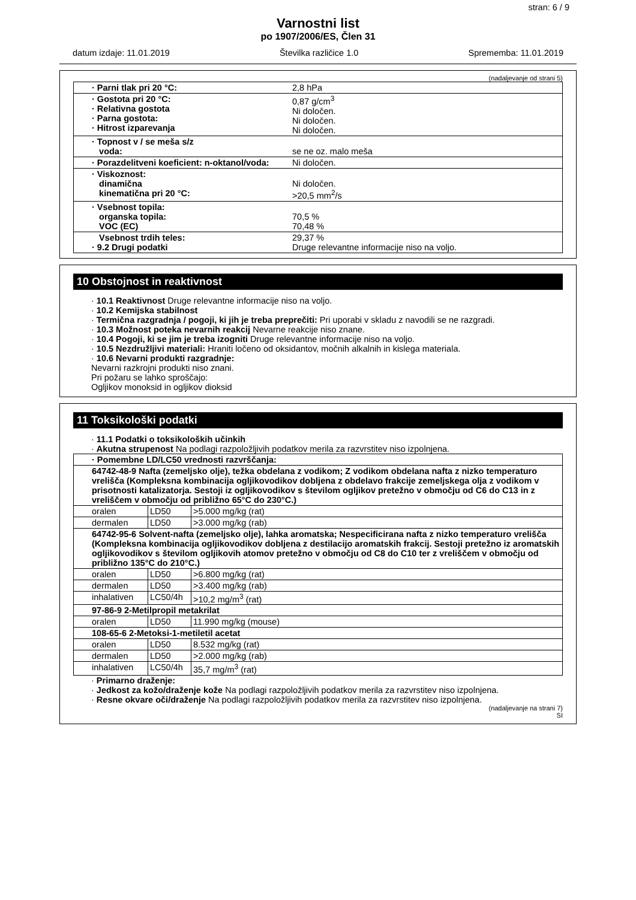stran: 6 / 9
Varnostni list
po 1907/2006/ES, Člen 31
datum izdaje: 11.01.2019 Številka različice 1.0 Sprememba: 11.01.2019
(nadaljevanje od strani 5)
| · Parni tlak pri 20 °C: | 2,8 hPa |
| · Gostota pri 20 °C: · Relativna gostota · Parna gostota: · Hitrost izparevanja | 0,87 g/cm<sup>3</sup> Ni določen. Ni določen. Ni določen. |
| · Topnost v / se meša s/z voda: | se ne oz. malo meša |
| · Porazdelitveni koeficient: n-oktanol/voda: | Ni določen. |
| · Viskoznost: dinamična kinematična pri 20 °C: | Ni določen. >20,5 mm<sup>2</sup>/s |
| · Vsebnost topila: organska topila: VOC (EC) | 70,5 % 70,48 % |
| Vsebnost trdih teles: · 9.2 Drugi podatki | 29,37 % Druge relevantne informacije niso na voljo. |
10 Obstojnost in reaktivnost
· 10.1 Reaktivnost Druge relevantne informacije niso na voljo.
· 10.2 Kemijska stabilnost
· Termična razgradnja / pogoji, ki jih je treba preprečiti: Pri uporabi v skladu z navodili se ne razgradi.
· 10.3 Možnost poteka nevarnih reakcij Nevarne reakcije niso znane.
· 10.4 Pogoji, ki se jim je treba izogniti Druge relevantne informacije niso na voljo.
· 10.5 Nezdružljivi materiali: Hraniti ločeno od oksidantov, močnih alkalnih in kislega materiala.
· 10.6 Nevarni produkti razgradnje:
Nevarni razkrojni produkti niso znani.
Pri požaru se lahko sproščajo:
Ogljikov monoksid in ogljikov dioksid
11 Toksikološki podatki
· 11.1 Podatki o toksikoloških učinkih
· Akutna strupenost Na podlagi razpoložljivih podatkov merila za razvrstitev niso izpolnjena.
| · Pomembne LD/LC50 vrednosti razvrščanja: | | |
| --- | --- | --- |
| 64742-48-9 Nafta (zemeljsko olje), težka obdelana z vodikom; Z vodikom obdelana nafta z nizko temperaturo vrelišča (Kompleksna kombinacija ogljikovodikov dobljena z obdelavo frakcije zemeljskega olja z vodikom v prisotnosti katalizatorja. Sestoji iz ogljikovodikov s številom ogljikov pretežno v območju od C6 do C13 in z vreliščem v območju od približno 65°C do 230°C.) | | |
| oralen | LD50 | >5.000 mg/kg (rat) |
| dermalen | LD50 | >3.000 mg/kg (rab) |
| 64742-95-6 Solvent-nafta (zemeljsko olje), lahka aromatska; Nespecificirana nafta z nizko temperaturo vrelišča (Kompleksna kombinacija ogljikovodikov dobljena z destilacijo aromatskih frakcij. Sestoji pretežno iz aromatskih ogljikovodikov s številom ogljikovih atomov pretežno v območju od C8 do C10 ter z vreliščem v območju od približno 135°C do 210°C.) | | |
| oralen | LD50 | >6.800 mg/kg (rat) |
| dermalen | LD50 | >3.400 mg/kg (rab) |
| inhalativen | LC50/4h | >10,2 mg/m<sup>3</sup> (rat) |
| 97-86-9 2-Metilpropil metakrilat | | |
| oralen | LD50 | 11.990 mg/kg (mouse) |
| 108-65-6 2-Metoksi-1-metiletil acetat | | |
| oralen | LD50 | 8.532 mg/kg (rat) |
| dermalen | LD50 | >2.000 mg/kg (rab) |
| inhalativen | LC50/4h | 35,7 mg/m<sup>3</sup> (rat) |
· Primarno draženje:
· Jedkost za kožo/draženje kože Na podlagi razpoložljivih podatkov merila za razvrstitev niso izpolnjena.
· Resne okvare oči/draženje Na podlagi razpoložljivih podatkov merila za razvrstitev niso izpolnjena.
(nadaljevanje na strani 7)
SI